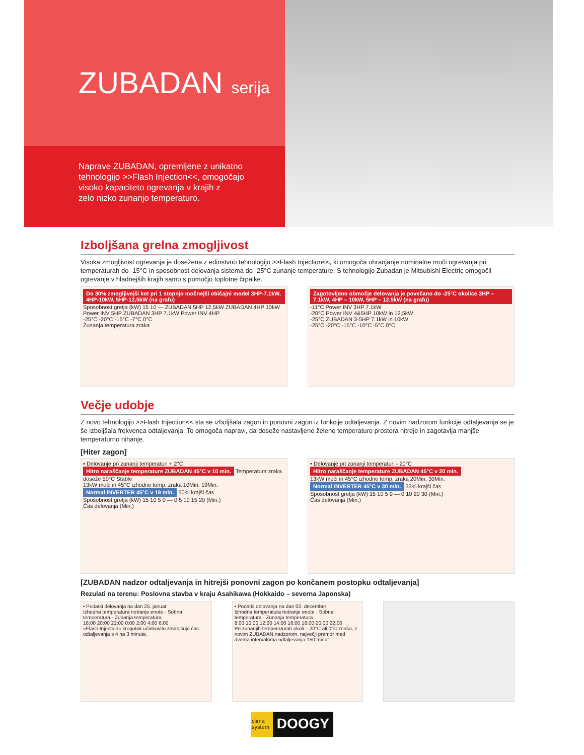ZUBADAN serija
Naprave ZUBADAN, opremljene z unikatno
tehnologijo >>Flash Injection<<, omogočajo
visoko kapaciteto ogrevanja v krajih z
zelo nizko zunanjo temperaturo.
Izboljšana grelna zmogljivost
Visoka zmogljivost ogrevanja je dosežena z edinstvno tehnologijo >>Flash Injection<<, ki omogoča ohranjanje nominalne moči ogrevanja pri temperaturah do -15°C in sposobnost delovanja sistema do -25°C zunanje temperature. S tehnologijo Zubadan je Mitsubishi Electric omogočil ogrevanje v hladnejših krajih samo s pomočjo toplotne črpalke.
Do 30% zmogljivejši kot pri 1 stopnjo močnejši običajni model 3HP-7.1kW, 4HP-10kW, 5HP-12,5kW (na grafu)
Sposobnost gretja (kW) 15 10 — ZUBADAN 5HP 12,5kW ZUBADAN 4HP 10kW Power INV 5HP ZUBADAN 3HP 7.1kW Power INV 4HP
-25°C -20°C -15°C -7°C 0°C
Zunanja temperatura zraka
Zagotovljeno območje delovanja je povečano do -25°C okolice 3HP – 7.1kW, 4HP – 10kW, 5HP – 12.5kW (na grafu)
-11°C Power INV 3HP 7.1kW
-20°C Power INV 4&5HP 10kW in 12,5kW
-25°C ZUBADAN 3-5HP 7.1kW in 10kW
-25°C -20°C -15°C -10°C -5°C 0°C
Večje udobje
Z novo tehnologijo >>Flash Injection<< sta se izboljšala zagon in ponovni zagon iz funkcije odtaljevanja. Z novim nadzorom funkcije odtaljevanja se je še izboljšala frekvenca odtaljevanja. To omogoča napravi, da doseže nastavljeno želeno temperaturo prostora hitreje in zagotavlja manjše temperaturno nihanje.
[Hiter zagon]
• Delovanje pri zunanji temperaturi + 2°C
Hitro naraščanje temperature ZUBADAN 45°C v 10 min. Temperatura zraka doseže 50°C Stable
13kW moči in 45°C izhodne temp. zraka 10Min. 19Min.
Normal INVERTER 45°C v 19 min. 50% krajši čas
Sposobnost gretja (kW) 15 10 5 0 — 0 5 10 15 20 (Min.)
Čas delovanja (Min.)
• Delovanje pri zunanji temperaturi - 20°C
Hitro naraščanje temperature ZUBADAN 45°C v 20 min.
13kW moči in 45°C izhodne temp. zraka 20Min. 30Min.
Normal INVERTER 45°C v 30 min. 33% krajši čas
Sposobnost gretja (kW) 15 10 5 0 — 0 10 20 30 (Min.)
Čas delovanja (Min.)
[ZUBADAN nadzor odtaljevanja in hitrejši ponovni zagon po končanem postopku odtaljevanja]
Rezulati na terenu: Poslovna stavba v kraju Asahikawa (Hokkaido – severna Japonska)
• Podatki delovanja na dan 25. januar
Izhodna temperatura notranje enote · Sobna temperatura · Zunanja temperatura
18:00 20:00 22:00 0:00 2:00 4:00 6:00
»Flash Injection« krogotok učinkovito zmanjšuje čas odtaljevanja s 4 na 3 minute.
• Podatki delovanja na dan 02. december
Izhodna temperatura notranje enote · Sobna temperatura · Zunanja temperatura
8:00 10:00 12:00 14:00 16:00 18:00 20:00 22:00
Pri zunanjih temperaturah okoli – 20°C ali 0°C znaša, z novim ZUBADAN nadzorom, največji premor med dvema intervaloma odtaljevanja 150 minut.
clima system
DOOGY